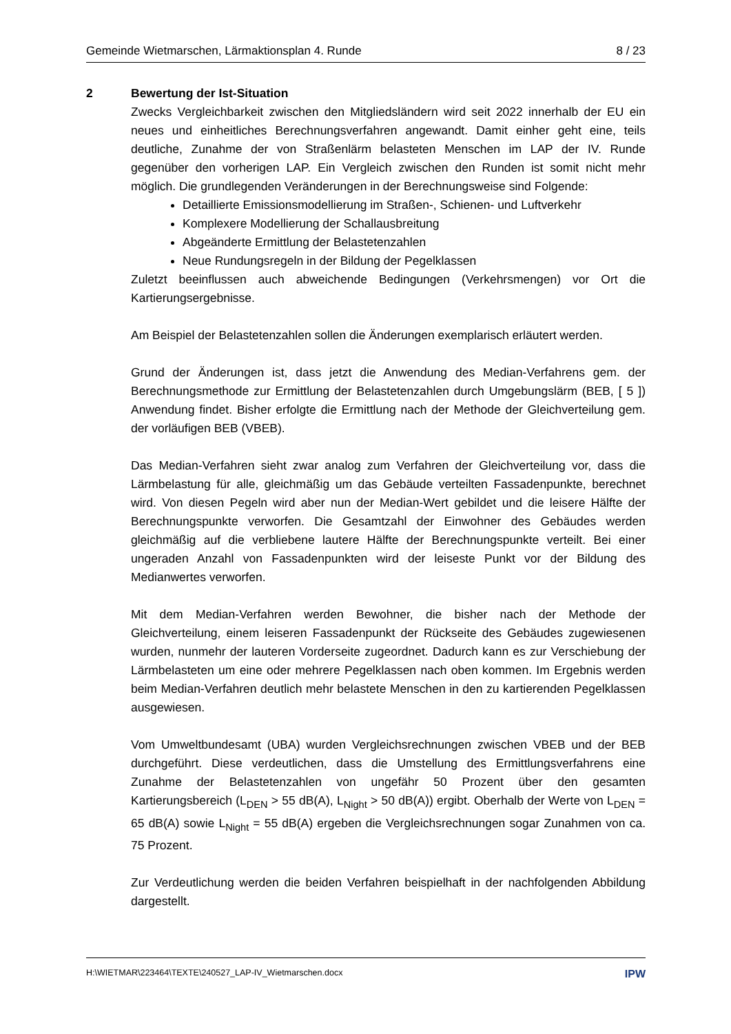Gemeinde Wietmarschen, Lärmaktionsplan 4. Runde 8 / 23
2 Bewertung der Ist-Situation
Zwecks Vergleichbarkeit zwischen den Mitgliedsländern wird seit 2022 innerhalb der EU ein neues und einheitliches Berechnungsverfahren angewandt. Damit einher geht eine, teils deutliche, Zunahme der von Straßenlärm belasteten Menschen im LAP der IV. Runde gegenüber den vorherigen LAP. Ein Vergleich zwischen den Runden ist somit nicht mehr möglich. Die grundlegenden Veränderungen in der Berechnungsweise sind Folgende:
Detaillierte Emissionsmodellierung im Straßen-, Schienen- und Luftverkehr
Komplexere Modellierung der Schallausbreitung
Abgeänderte Ermittlung der Belastetenzahlen
Neue Rundungsregeln in der Bildung der Pegelklassen
Zuletzt beeinflussen auch abweichende Bedingungen (Verkehrsmengen) vor Ort die Kartierungsergebnisse.
Am Beispiel der Belastetenzahlen sollen die Änderungen exemplarisch erläutert werden.
Grund der Änderungen ist, dass jetzt die Anwendung des Median-Verfahrens gem. der Berechnungsmethode zur Ermittlung der Belastetenzahlen durch Umgebungslärm (BEB, [ 5 ]) Anwendung findet. Bisher erfolgte die Ermittlung nach der Methode der Gleichverteilung gem. der vorläufigen BEB (VBEB).
Das Median-Verfahren sieht zwar analog zum Verfahren der Gleichverteilung vor, dass die Lärmbelastung für alle, gleichmäßig um das Gebäude verteilten Fassadenpunkte, berechnet wird. Von diesen Pegeln wird aber nun der Median-Wert gebildet und die leisere Hälfte der Berechnungspunkte verworfen. Die Gesamtzahl der Einwohner des Gebäudes werden gleichmäßig auf die verbliebene lautere Hälfte der Berechnungspunkte verteilt. Bei einer ungeraden Anzahl von Fassadenpunkten wird der leiseste Punkt vor der Bildung des Medianwertes verworfen.
Mit dem Median-Verfahren werden Bewohner, die bisher nach der Methode der Gleichverteilung, einem leiseren Fassadenpunkt der Rückseite des Gebäudes zugewiesenen wurden, nunmehr der lauteren Vorderseite zugeordnet. Dadurch kann es zur Verschiebung der Lärmbelasteten um eine oder mehrere Pegelklassen nach oben kommen. Im Ergebnis werden beim Median-Verfahren deutlich mehr belastete Menschen in den zu kartierenden Pegelklassen ausgewiesen.
Vom Umweltbundesamt (UBA) wurden Vergleichsrechnungen zwischen VBEB und der BEB durchgeführt. Diese verdeutlichen, dass die Umstellung des Ermittlungsverfahrens eine Zunahme der Belastetenzahlen von ungefähr 50 Prozent über den gesamten Kartierungsbereich (L<sub>DEN</sub> > 55 dB(A), L<sub>Night</sub> > 50 dB(A)) ergibt. Oberhalb der Werte von L<sub>DEN</sub> = 65 dB(A) sowie L<sub>Night</sub> = 55 dB(A) ergeben die Vergleichsrechnungen sogar Zunahmen von ca. 75 Prozent.
Zur Verdeutlichung werden die beiden Verfahren beispielhaft in der nachfolgenden Abbildung dargestellt.
H:\WIETMAR\223464\TEXTE\240527_LAP-IV_Wietmarschen.docx IPW